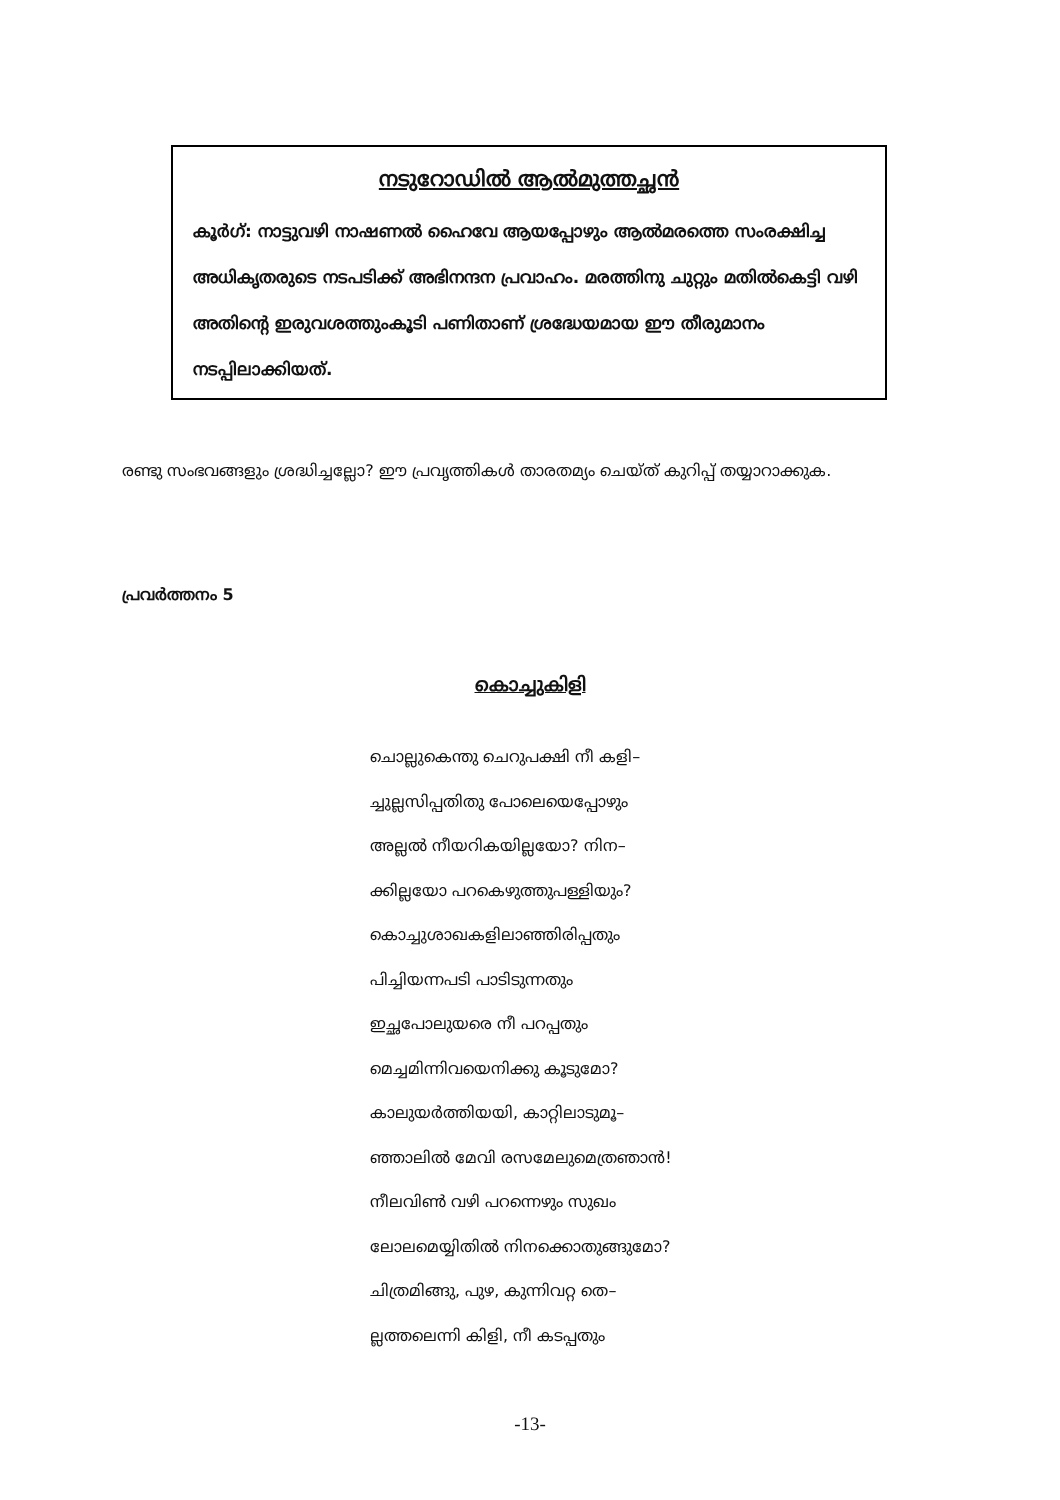നടുറോഡിൽ ആൽമുത്തച്ഛൻ
കൂർഗ്: നാട്ടുവഴി നാഷണൽ ഹൈവേ ആയപ്പോഴും ആൽമരത്തെ സംരക്ഷിച്ച അധികൃതരുടെ നടപടിക്ക് അഭിനന്ദന പ്രവാഹം. മരത്തിനു ചുറ്റും മതിൽകെട്ടി വഴി അതിന്റെ ഇരുവശത്തുംകൂടി പണിതാണ് ശ്രദ്ധേയമായ ഈ തീരുമാനം നടപ്പിലാക്കിയത്.
രണ്ടു സംഭവങ്ങളും ശ്രദ്ധിച്ചല്ലോ? ഈ പ്രവൃത്തികൾ താരതമ്യം ചെയ്ത് കുറിപ്പ് തയ്യാറാക്കുക.
പ്രവർത്തനം 5
കൊച്ചുകിളി
ചൊല്ലുകെന്തു ചെറുപക്ഷി നീ കളി–
ച്ചുല്ലസിപ്പതിതു പോലെയെപ്പോഴും
അല്ലൽ നീയറികയില്ലയോ? നിന–
ക്കില്ലയോ പറകെഴുത്തുപള്ളിയും?
കൊച്ചുശാഖകളിലാഞ്ഞിരിപ്പതും
പിച്ചിയന്നപടി പാടിടുന്നതും
ഇച്ഛപോലുയരെ നീ പറപ്പതും
മെച്ചമിന്നിവയെനിക്കു കൂടുമോ?
കാലുയർത്തിയയി, കാറ്റിലാടുമൂ–
ഞ്ഞാലിൽ മേവി രസമേലുമെത്രഞാൻ!
നീലവിൺ വഴി പറന്നെഴും സുഖം
ലോലമെയ്യിതിൽ നിനക്കൊതുങ്ങുമോ?
ചിത്രമിങ്ങു, പുഴ, കുന്നിവറ്റ തെ–
ല്ലത്തലെന്നി കിളി, നീ കടപ്പതും
-13-